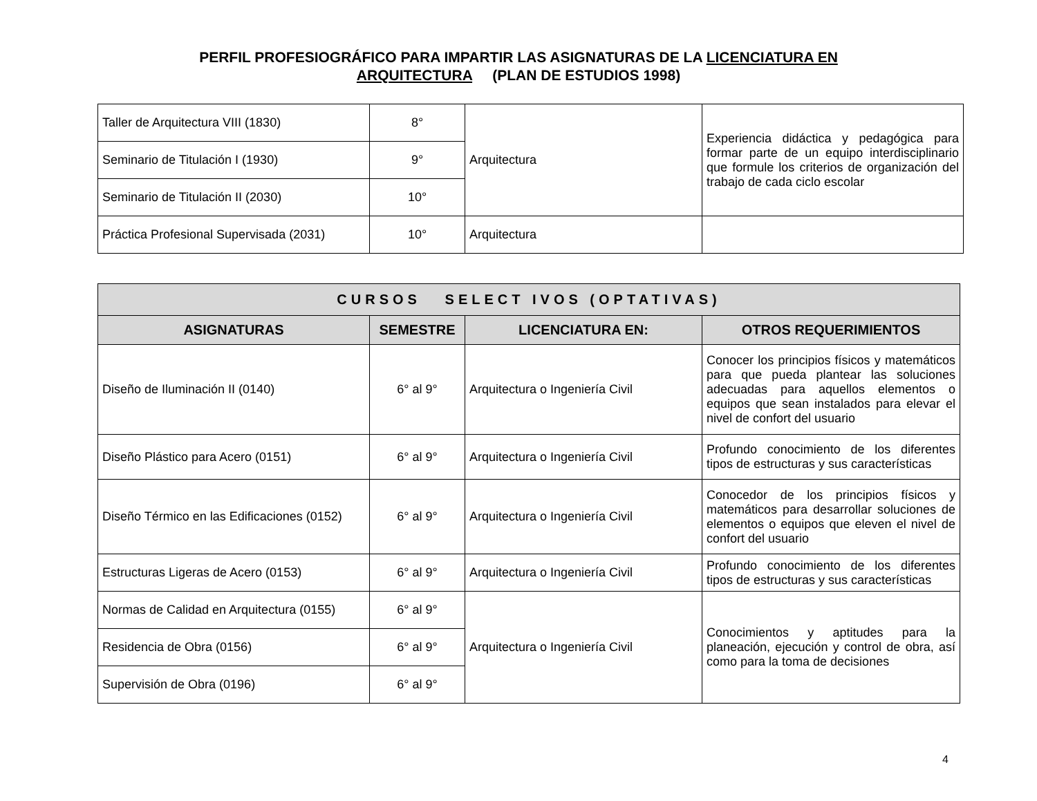PERFIL PROFESIOGRÁFICO PARA IMPARTIR LAS ASIGNATURAS DE LA LICENCIATURA EN
ARQUITECTURA (PLAN DE ESTUDIOS 1998)
| Taller de Arquitectura VIII (1830) | 8° | Arquitectura | Experiencia didáctica y pedagógica para formar parte de un equipo interdisciplinario que formule los criterios de organización del trabajo de cada ciclo escolar |
| Seminario de Titulación I (1930) | 9° | | |
| Seminario de Titulación II (2030) | 10° | | |
| Práctica Profesional Supervisada (2031) | 10° | Arquitectura | |
| CURSOS SELECT IVOS (OPTATIVAS) | | | |
| --- | --- | --- | --- |
| ASIGNATURAS | SEMESTRE | LICENCIATURA EN: | OTROS REQUERIMIENTOS |
| Diseño de Iluminación II (0140) | 6° al 9° | Arquitectura o Ingeniería Civil | Conocer los principios físicos y matemáticos para que pueda plantear las soluciones adecuadas para aquellos elementos o equipos que sean instalados para elevar el nivel de confort del usuario |
| Diseño Plástico para Acero (0151) | 6° al 9° | Arquitectura o Ingeniería Civil | Profundo conocimiento de los diferentes tipos de estructuras y sus características |
| Diseño Térmico en las Edificaciones (0152) | 6° al 9° | Arquitectura o Ingeniería Civil | Conocedor de los principios físicos y matemáticos para desarrollar soluciones de elementos o equipos que eleven el nivel de confort del usuario |
| Estructuras Ligeras de Acero (0153) | 6° al 9° | Arquitectura o Ingeniería Civil | Profundo conocimiento de los diferentes tipos de estructuras y sus características |
| Normas de Calidad en Arquitectura (0155) | 6° al 9° | Arquitectura o Ingeniería Civil | Conocimientos y aptitudes para la planeación, ejecución y control de obra, así como para la toma de decisiones |
| Residencia de Obra (0156) | 6° al 9° | | |
| Supervisión de Obra (0196) | 6° al 9° | | |
4